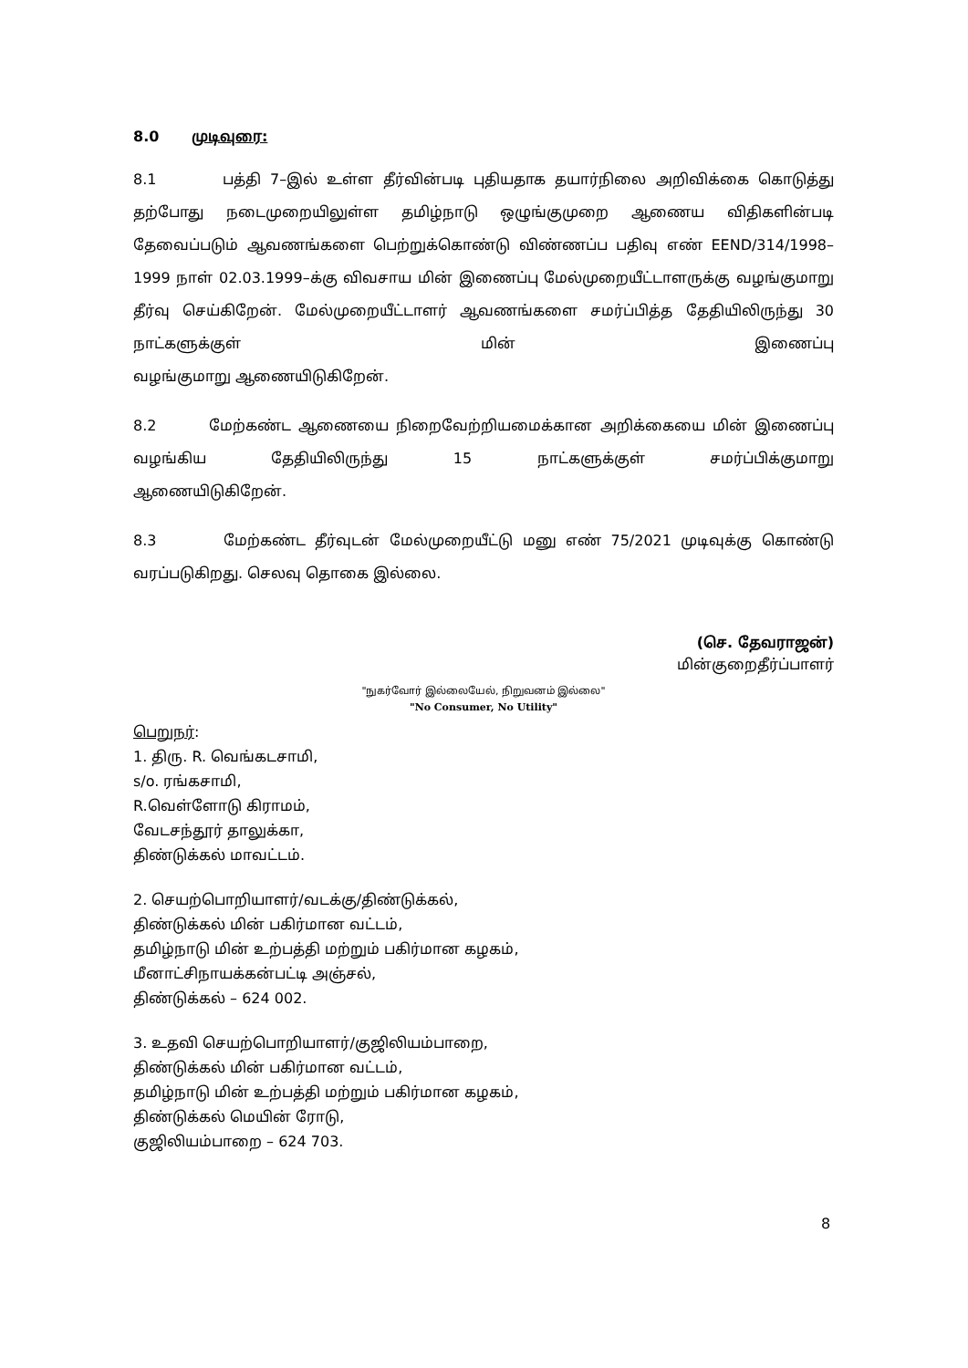8.0 முடிவுரை:
8.1 பத்தி 7–இல் உள்ள தீர்வின்படி புதியதாக தயார்நிலை அறிவிக்கை கொடுத்து தற்போது நடைமுறையிலுள்ள தமிழ்நாடு ஒழுங்குமுறை ஆணைய விதிகளின்படி தேவைப்படும் ஆவணங்களை பெற்றுக்கொண்டு விண்ணப்ப பதிவு எண் EEND/314/1998–1999 நாள் 02.03.1999–க்கு விவசாய மின் இணைப்பு மேல்முறையீட்டாளருக்கு வழங்குமாறு தீர்வு செய்கிறேன். மேல்முறையீட்டாளர் ஆவணங்களை சமர்ப்பித்த தேதியிலிருந்து 30 நாட்களுக்குள் மின் இணைப்பு
வழங்குமாறு ஆணையிடுகிறேன்.
8.2 மேற்கண்ட ஆணையை நிறைவேற்றியமைக்கான அறிக்கையை மின் இணைப்பு வழங்கிய தேதியிலிருந்து 15 நாட்களுக்குள் சமர்ப்பிக்குமாறு
ஆணையிடுகிறேன்.
8.3 மேற்கண்ட தீர்வுடன் மேல்முறையீட்டு மனு எண் 75/2021 முடிவுக்கு கொண்டு
வரப்படுகிறது. செலவு தொகை இல்லை.
(செ. தேவராஜன்)
மின்குறைதீர்ப்பாளர்
"நுகர்வோர் இல்லையேல், நிறுவனம் இல்லை"
"No Consumer, No Utility"
பெறுநர்:
1. திரு. R. வெங்கடசாமி,
s/o. ரங்கசாமி,
R.வெள்ளோடு கிராமம்,
வேடசந்தூர் தாலுக்கா,
திண்டுக்கல் மாவட்டம்.
2. செயற்பொறியாளர்/வடக்கு/திண்டுக்கல்,
திண்டுக்கல் மின் பகிர்மான வட்டம்,
தமிழ்நாடு மின் உற்பத்தி மற்றும் பகிர்மான கழகம்,
மீனாட்சிநாயக்கன்பட்டி அஞ்சல்,
திண்டுக்கல் – 624 002.
3. உதவி செயற்பொறியாளர்/குஜிலியம்பாறை,
திண்டுக்கல் மின் பகிர்மான வட்டம்,
தமிழ்நாடு மின் உற்பத்தி மற்றும் பகிர்மான கழகம்,
திண்டுக்கல் மெயின் ரோடு,
குஜிலியம்பாறை – 624 703.
8